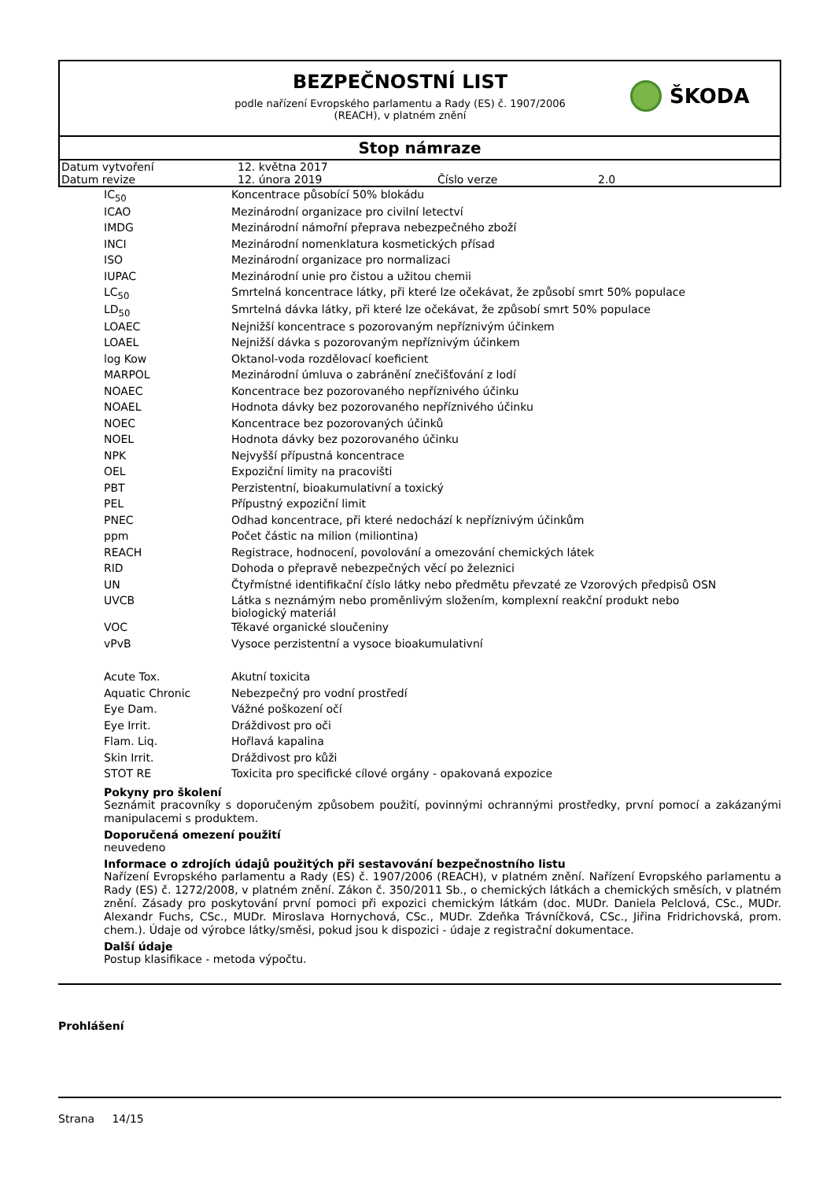BEZPEČNOSTNÍ LIST
podle nařízení Evropského parlamentu a Rady (ES) č. 1907/2006
(REACH), v platném znění
ŠKODA
Stop námraze
| Datum vytvoření | 12. května 2017 | | |
| Datum revize | 12. února 2019 | Číslo verze | 2.0 |
| IC<sub>50</sub> | Koncentrace působící 50% blokádu |
| ICAO | Mezinárodní organizace pro civilní letectví |
| IMDG | Mezinárodní námořní přeprava nebezpečného zboží |
| INCI | Mezinárodní nomenklatura kosmetických přísad |
| ISO | Mezinárodní organizace pro normalizaci |
| IUPAC | Mezinárodní unie pro čistou a užitou chemii |
| LC<sub>50</sub> | Smrtelná koncentrace látky, při které lze očekávat, že způsobí smrt 50% populace |
| LD<sub>50</sub> | Smrtelná dávka látky, při které lze očekávat, že způsobí smrt 50% populace |
| LOAEC | Nejnižší koncentrace s pozorovaným nepříznivým účinkem |
| LOAEL | Nejnižší dávka s pozorovaným nepříznivým účinkem |
| log Kow | Oktanol-voda rozdělovací koeficient |
| MARPOL | Mezinárodní úmluva o zabránění znečišťování z lodí |
| NOAEC | Koncentrace bez pozorovaného nepříznivého účinku |
| NOAEL | Hodnota dávky bez pozorovaného nepříznivého účinku |
| NOEC | Koncentrace bez pozorovaných účinků |
| NOEL | Hodnota dávky bez pozorovaného účinku |
| NPK | Nejvyšší přípustná koncentrace |
| OEL | Expoziční limity na pracovišti |
| PBT | Perzistentní, bioakumulativní a toxický |
| PEL | Přípustný expoziční limit |
| PNEC | Odhad koncentrace, při které nedochází k nepříznivým účinkům |
| ppm | Počet částic na milion (miliontina) |
| REACH | Registrace, hodnocení, povolování a omezování chemických látek |
| RID | Dohoda o přepravě nebezpečných věcí po železnici |
| UN | Čtyřmístné identifikační číslo látky nebo předmětu převzaté ze Vzorových předpisů OSN |
| UVCB | Látka s neznámým nebo proměnlivým složením, komplexní reakční produkt nebo biologický materiál |
| VOC | Těkavé organické sloučeniny |
| vPvB | Vysoce perzistentní a vysoce bioakumulativní |
| Acute Tox. | Akutní toxicita |
| Aquatic Chronic | Nebezpečný pro vodní prostředí |
| Eye Dam. | Vážné poškození očí |
| Eye Irrit. | Dráždivost pro oči |
| Flam. Liq. | Hořlavá kapalina |
| Skin Irrit. | Dráždivost pro kůži |
| STOT RE | Toxicita pro specifické cílové orgány - opakovaná expozice |
Pokyny pro školení
Seznámit pracovníky s doporučeným způsobem použití, povinnými ochrannými prostředky, první pomocí a zakázanými manipulacemi s produktem.
Doporučená omezení použití
neuvedeno
Informace o zdrojích údajů použitých při sestavování bezpečnostního listu
Nařízení Evropského parlamentu a Rady (ES) č. 1907/2006 (REACH), v platném znění. Nařízení Evropského parlamentu a Rady (ES) č. 1272/2008, v platném znění. Zákon č. 350/2011 Sb., o chemických látkách a chemických směsích, v platném znění. Zásady pro poskytování první pomoci při expozici chemickým látkám (doc. MUDr. Daniela Pelclová, CSc., MUDr. Alexandr Fuchs, CSc., MUDr. Miroslava Hornychová, CSc., MUDr. Zdeňka Trávníčková, CSc., Jiřina Fridrichovská, prom. chem.). Údaje od výrobce látky/směsi, pokud jsou k dispozici - údaje z registrační dokumentace.
Další údaje
Postup klasifikace - metoda výpočtu.
Prohlášení
Strana 14/15